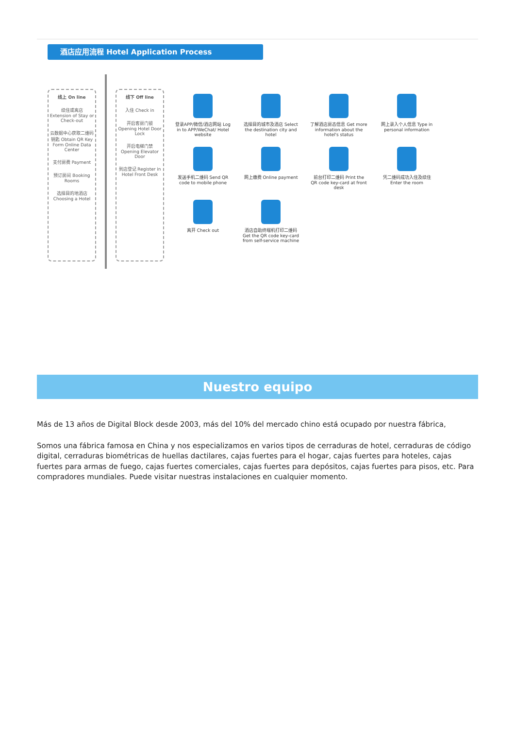酒店应用流程 Hotel Application Process
线上 On line
续住或离店 Extension of Stay or Check-out
云数据中心获取二维码钥匙 Obtain QR Key Form Online Data Center
支付房费 Payment
预订房间 Booking Rooms
选择目的地酒店 Choosing a Hotel
线下 Off line
入住 Check in
开启客房门锁 Opening Hotel Door Lock
开启电梯门禁 Opening Elevator Door
到店登记 Register in Hotel Front Desk
登录APP/微信/酒店网站 Log in to APP/WeChat/ Hotel website
选择目的城市及酒店 Select the destination city and hotel
了解酒店房态信息 Get more information about the hotel's status
网上录入个人信息 Type in personal information
发送手机二维码 Send QR code to mobile phone
网上缴费 Online payment
前台打印二维码 Print the QR code key-card at front desk
凭二维码成功入住及续住 Enter the room
离开 Check out
酒店自助终端机打印二维码 Get the QR code key-card from self-service machine
Nuestro equipo
Más de 13 años de Digital Block desde 2003, más del 10% del mercado chino está ocupado por nuestra fábrica,
Somos una fábrica famosa en China y nos especializamos en varios tipos de cerraduras de hotel, cerraduras de código digital, cerraduras biométricas de huellas dactilares, cajas fuertes para el hogar, cajas fuertes para hoteles, cajas fuertes para armas de fuego, cajas fuertes comerciales, cajas fuertes para depósitos, cajas fuertes para pisos, etc. Para compradores mundiales. Puede visitar nuestras instalaciones en cualquier momento.